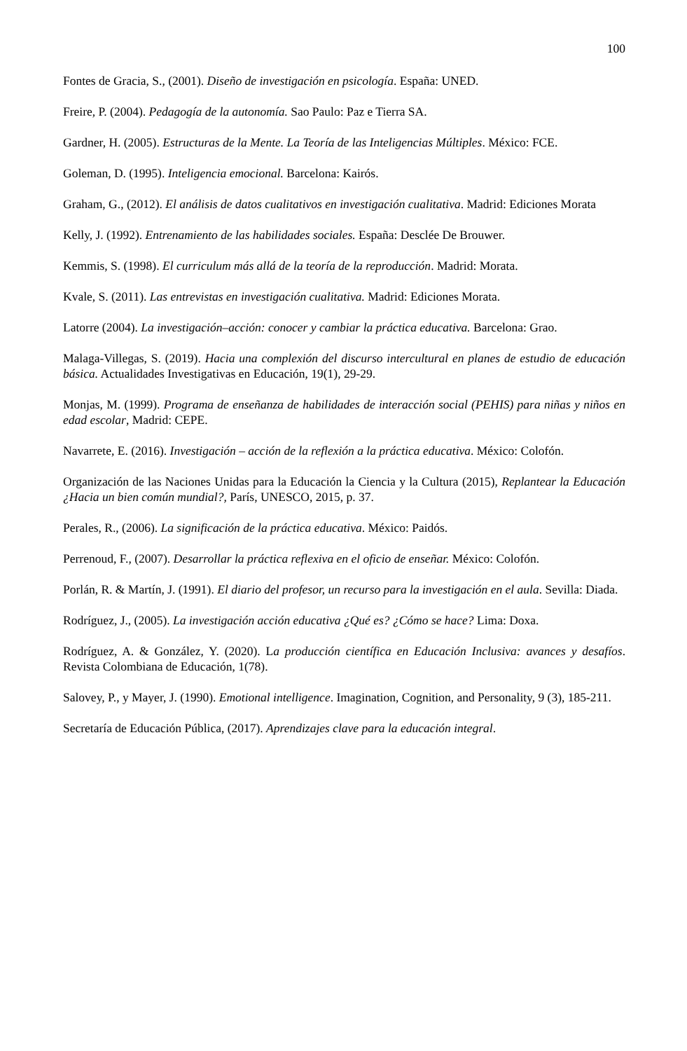100
Fontes de Gracia, S., (2001). Diseño de investigación en psicología. España: UNED.
Freire, P. (2004). Pedagogía de la autonomía. Sao Paulo: Paz e Tierra SA.
Gardner, H. (2005). Estructuras de la Mente. La Teoría de las Inteligencias Múltiples. México: FCE.
Goleman, D. (1995). Inteligencia emocional. Barcelona: Kairós.
Graham, G., (2012). El análisis de datos cualitativos en investigación cualitativa. Madrid: Ediciones Morata
Kelly, J. (1992). Entrenamiento de las habilidades sociales. España: Desclée De Brouwer.
Kemmis, S. (1998). El curriculum más allá de la teoría de la reproducción. Madrid: Morata.
Kvale, S. (2011). Las entrevistas en investigación cualitativa. Madrid: Ediciones Morata.
Latorre (2004). La investigación–acción: conocer y cambiar la práctica educativa. Barcelona: Grao.
Malaga-Villegas, S. (2019). Hacia una complexión del discurso intercultural en planes de estudio de educación básica. Actualidades Investigativas en Educación, 19(1), 29-29.
Monjas, M. (1999). Programa de enseñanza de habilidades de interacción social (PEHIS) para niñas y niños en edad escolar, Madrid: CEPE.
Navarrete, E. (2016). Investigación – acción de la reflexión a la práctica educativa. México: Colofón.
Organización de las Naciones Unidas para la Educación la Ciencia y la Cultura (2015), Replantear la Educación ¿Hacia un bien común mundial?, París, UNESCO, 2015, p. 37.
Perales, R., (2006). La significación de la práctica educativa. México: Paidós.
Perrenoud, F., (2007). Desarrollar la práctica reflexiva en el oficio de enseñar. México: Colofón.
Porlán, R. & Martín, J. (1991). El diario del profesor, un recurso para la investigación en el aula. Sevilla: Diada.
Rodríguez, J., (2005). La investigación acción educativa ¿Qué es? ¿Cómo se hace? Lima: Doxa.
Rodríguez, A. & González, Y. (2020). La producción científica en Educación Inclusiva: avances y desafíos. Revista Colombiana de Educación, 1(78).
Salovey, P., y Mayer, J. (1990). Emotional intelligence. Imagination, Cognition, and Personality, 9 (3), 185-211.
Secretaría de Educación Pública, (2017). Aprendizajes clave para la educación integral.